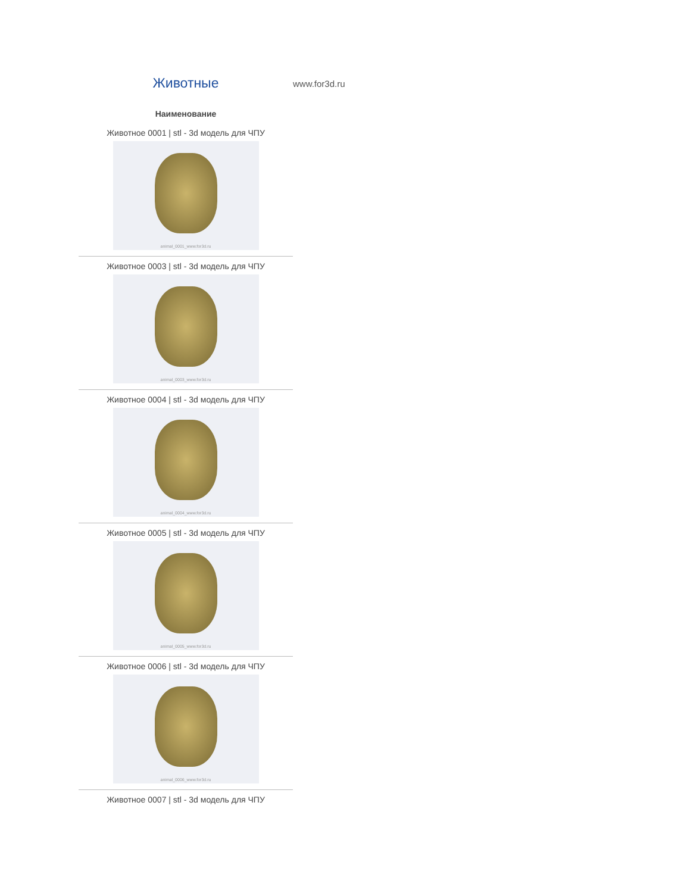Животные
www.for3d.ru
| Наименование |
| --- |
| Животное 0001 / stl - 3d модель для ЧПУ animal_0001_www.for3d.ru |
| Животное 0003 / stl - 3d модель для ЧПУ animal_0003_www.for3d.ru |
| Животное 0004 / stl - 3d модель для ЧПУ animal_0004_www.for3d.ru |
| Животное 0005 / stl - 3d модель для ЧПУ animal_0005_www.for3d.ru |
| Животное 0006 / stl - 3d модель для ЧПУ animal_0006_www.for3d.ru |
| Животное 0007 / stl - 3d модель для ЧПУ |